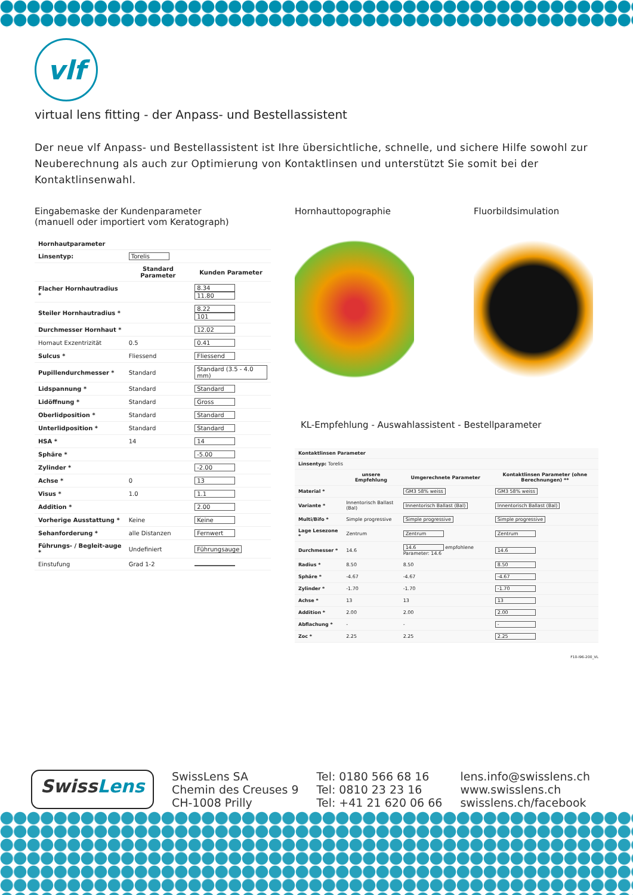vlf
virtual lens fitting - der Anpass- und Bestellassistent
Der neue vlf Anpass- und Bestellassistent ist Ihre übersichtliche, schnelle, und sichere Hilfe sowohl zur Neuberechnung als auch zur Optimierung von Kontaktlinsen und unterstützt Sie somit bei der Kontaktlinsenwahl.
Eingabemaske der Kundenparameter
(manuell oder importiert vom Keratograph)
| Hornhautparameter | | |
| --- | --- | --- |
| Linsentyp: | Torelis | |
| | Standard Parameter | Kunden Parameter |
| Flacher Hornhautradius * | | 8.34 11.80 |
| Steiler Hornhautradius * | | 8.22 101 |
| Durchmesser Hornhaut * | | 12.02 |
| Hornaut Exzentrizität | 0.5 | 0.41 |
| Sulcus * | Fliessend | Fliessend |
| Pupillendurchmesser * | Standard | Standard (3.5 - 4.0 mm) |
| Lidspannung * | Standard | Standard |
| Lidöffnung * | Standard | Gross |
| Oberlidposition * | Standard | Standard |
| Unterlidposition * | Standard | Standard |
| HSA * | 14 | 14 |
| Sphäre * | | -5.00 |
| Zylinder * | | -2.00 |
| Achse * | 0 | 13 |
| Visus * | 1.0 | 1.1 |
| Addition * | | 2.00 |
| Vorherige Ausstattung * | Keine | Keine |
| Sehanforderung * | alle Distanzen | Fernwert |
| Führungs- / Begleit-auge * | Undefiniert | Führungsauge |
| Einstufung | Grad 1-2 | |
Hornhauttopographie Fluorbildsimulation
KL-Empfehlung - Auswahlassistent - Bestellparameter
| Kontaktlinsen Parameter | | | |
| --- | --- | --- | --- |
| Linsentyp: Torelis | | | |
| | unsere Empfehlung | Umgerechnete Parameter | Kontaktlinsen Parameter (ohne Berechnungen) ** |
| Material * | | GM3 58% weiss | GM3 58% weiss |
| Variante * | Innentorisch Ballast (Bal) | Innentorisch Ballast (Bal) | Innentorisch Ballast (Bal) |
| Multi/Bifo * | Simple progressive | Simple progressive | Simple progressive |
| Lage Lesezone * | Zentrum | Zentrum | Zentrum |
| Durchmesser * | 14.6 | 14.6 empfohlene Parameter: 14.6 | 14.6 |
| Radius * | 8.50 | 8.50 | 8.50 |
| Sphäre * | -4.67 | -4.67 | -4.67 |
| Zylinder * | -1.70 | -1.70 | -1.70 |
| Achse * | 13 | 13 | 13 |
| Addition * | 2.00 | 2.00 | 2.00 |
| Abflachung * | - | - | - |
| Zoc * | 2.25 | 2.25 | 2.25 |
F10-I96-200_VL
SwissLens
SwissLens SA
Chemin des Creuses 9
CH-1008 Prilly
Tel: 0180 566 68 16
Tel: 0810 23 23 16
Tel: +41 21 620 06 66
lens.info@swisslens.ch
www.swisslens.ch
swisslens.ch/facebook